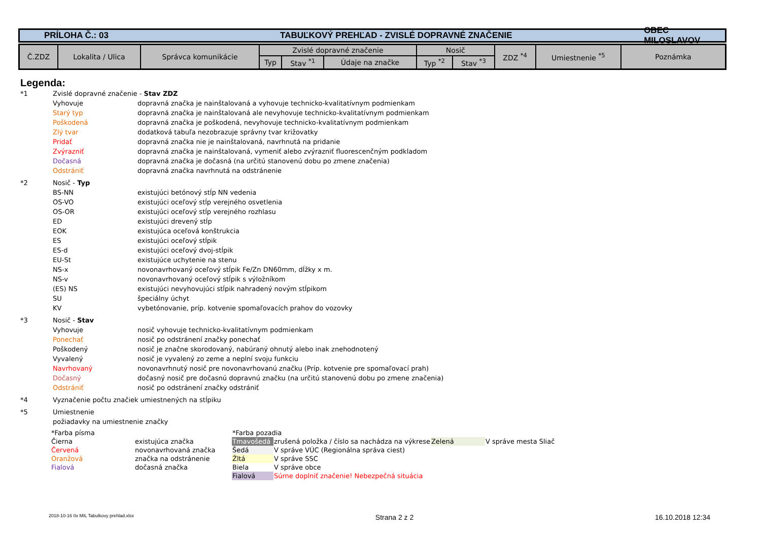PRÍLOHA Č.: 03 TABUĽKOVÝ PREHĽAD - ZVISLÉ DOPRAVNÉ ZNAČENIE OBEC MILOSLAVOV
| Č.ZDZ | Lokalita / Ulica | Správca komunikácie | Zvislé dopravné značenie | | | Nosič | | ZDZ <sup>*4</sup> | Umiestnenie <sup>*5</sup> | Poznámka |
| --- | --- | --- | --- | --- | --- | --- | --- | --- | --- | --- |
| | | | Typ | Stav <sup>*1</sup> | Údaje na značke | Typ <sup>*2</sup> | Stav <sup>*3</sup> | | | |
Legenda:
*1 Zvislé dopravné značenie - Stav ZDZ
Vyhovuje dopravná značka je nainštalovaná a vyhovuje technicko-kvalitatívnym podmienkam
Starý typ dopravná značka je nainštalovaná ale nevyhovuje technicko-kvalitatívnym podmienkam
Poškodená dopravná značka je poškodená, nevyhovuje technicko-kvalitatívnym podmienkam
Zlý tvar dodatková tabuľa nezobrazuje správny tvar križovatky
Pridať dopravná značka nie je nainštalovaná, navrhnutá na pridanie
Zvýrazniť dopravná značka je nainštalovaná, vymeniť alebo zvýrazniť fluorescenčným podkladom
Dočasná dopravná značka je dočasná (na určitú stanovenú dobu po zmene značenia)
Odstrániť dopravná značka navrhnutá na odstránenie
*2 Nosič - Typ
BS-NN existujúci betónový stĺp NN vedenia
OS-VO existujúci oceľový stĺp verejného osvetlenia
OS-OR existujúci oceľový stĺp verejného rozhlasu
ED existujúci drevený stĺp
EOK existujúca oceľová konštrukcia
ES existujúci oceľový stĺpik
ES-d existujúci oceľový dvoj-stĺpik
EU-St existujúce uchytenie na stenu
NS-x novonavrhovaný oceľový stĺpik Fe/Zn DN60mm, dĺžky x m.
NS-v novonavrhovaný oceľový stĺpik s výložníkom
(ES) NS existujúci nevyhovujúci stĺpik nahradený novým stĺpikom
SU špeciálny úchyt
KV vybetónovanie, príp. kotvenie spomaľovacích prahov do vozovky
*3 Nosič - Stav
Vyhovuje nosič vyhovuje technicko-kvalitatívnym podmienkam
Ponechať nosič po odstránení značky ponechať
Poškodený nosič je značne skorodovaný, nabúraný ohnutý alebo inak znehodnotený
Vyvalený nosič je vyvalený zo zeme a neplní svoju funkciu
Navrhovaný novonavrhnutý nosič pre novonavrhovanú značku (Príp. kotvenie pre spomaľovací prah)
Dočasný dočasný nosič pre dočasnú dopravnú značku (na určitú stanovenú dobu po zmene značenia)
Odstrániť nosič po odstránení značky odstrániť
*4 Vyznačenie počtu značiek umiestnených na stĺpiku
*5 Umiestnenie
požiadavky na umiestnenie značky
| *Farba písma | | *Farba pozadia | | | |
| Čierna | existujúca značka | Tmavošedá | zrušená položka / číslo sa nachádza na výkrese | Zelená | V správe mesta Sliač |
| Červená | novonavrhovaná značka | Šedá | V správe VÚC (Regionálna správa ciest) | | |
| Oranžová | značka na odstránenie | Žltá | V správe SSC | | |
| Fialová | dočasná značka | Biela | V správe obce | | |
| | | Fialová | Súrne doplniť značenie! Nebezpečná situácia | | |
2018-10-16 0x MIL Tabulkovy prehlad.xlsx Strana 2 z 2 16.10.2018 12:34